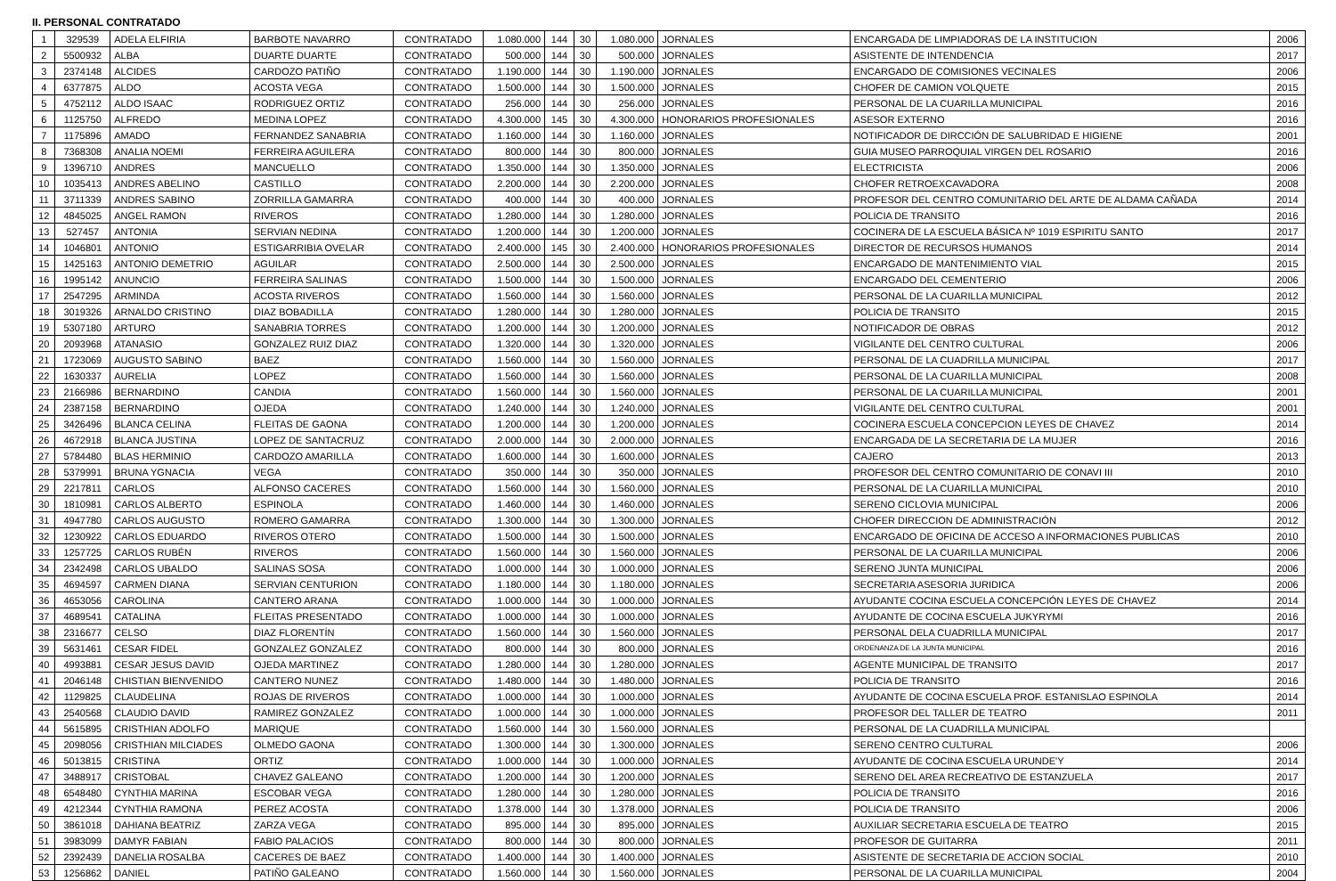II. PERSONAL CONTRATADO
| 1 | 329539 | ADELA ELFIRIA | BARBOTE NAVARRO | CONTRATADO | 1.080.000 | 144 | 30 | 1.080.000 | JORNALES | ENCARGADA DE LIMPIADORAS DE LA INSTITUCION | 2006 |
| 2 | 5500932 | ALBA | DUARTE DUARTE | CONTRATADO | 500.000 | 144 | 30 | 500.000 | JORNALES | ASISTENTE DE INTENDENCIA | 2017 |
| 3 | 2374148 | ALCIDES | CARDOZO PATIÑO | CONTRATADO | 1.190.000 | 144 | 30 | 1.190.000 | JORNALES | ENCARGADO DE COMISIONES VECINALES | 2006 |
| 4 | 6377875 | ALDO | ACOSTA VEGA | CONTRATADO | 1.500.000 | 144 | 30 | 1.500.000 | JORNALES | CHOFER DE CAMION VOLQUETE | 2015 |
| 5 | 4752112 | ALDO ISAAC | RODRIGUEZ ORTIZ | CONTRATADO | 256.000 | 144 | 30 | 256.000 | JORNALES | PERSONAL DE LA CUARILLA MUNICIPAL | 2016 |
| 6 | 1125750 | ALFREDO | MEDINA LOPEZ | CONTRATADO | 4.300.000 | 145 | 30 | 4.300.000 | HONORARIOS PROFESIONALES | ASESOR EXTERNO | 2016 |
| 7 | 1175896 | AMADO | FERNANDEZ SANABRIA | CONTRATADO | 1.160.000 | 144 | 30 | 1.160.000 | JORNALES | NOTIFICADOR DE DIRCCIÓN DE SALUBRIDAD E HIGIENE | 2001 |
| 8 | 7368308 | ANALIA NOEMI | FERREIRA AGUILERA | CONTRATADO | 800.000 | 144 | 30 | 800.000 | JORNALES | GUIA MUSEO PARROQUIAL VIRGEN DEL ROSARIO | 2016 |
| 9 | 1396710 | ANDRES | MANCUELLO | CONTRATADO | 1.350.000 | 144 | 30 | 1.350.000 | JORNALES | ELECTRICISTA | 2006 |
| 10 | 1035413 | ANDRES ABELINO | CASTILLO | CONTRATADO | 2.200.000 | 144 | 30 | 2.200.000 | JORNALES | CHOFER RETROEXCAVADORA | 2008 |
| 11 | 3711339 | ANDRES SABINO | ZORRILLA GAMARRA | CONTRATADO | 400.000 | 144 | 30 | 400.000 | JORNALES | PROFESOR DEL CENTRO COMUNITARIO DEL ARTE DE ALDAMA CAÑADA | 2014 |
| 12 | 4845025 | ANGEL RAMON | RIVEROS | CONTRATADO | 1.280.000 | 144 | 30 | 1.280.000 | JORNALES | POLICIA DE TRANSITO | 2016 |
| 13 | 527457 | ANTONIA | SERVIAN NEDINA | CONTRATADO | 1.200.000 | 144 | 30 | 1.200.000 | JORNALES | COCINERA DE LA ESCUELA BÁSICA Nº 1019 ESPIRITU SANTO | 2017 |
| 14 | 1046801 | ANTONIO | ESTIGARRIBIA OVELAR | CONTRATADO | 2.400.000 | 145 | 30 | 2.400.000 | HONORARIOS PROFESIONALES | DIRECTOR DE RECURSOS HUMANOS | 2014 |
| 15 | 1425163 | ANTONIO DEMETRIO | AGUILAR | CONTRATADO | 2.500.000 | 144 | 30 | 2.500.000 | JORNALES | ENCARGADO DE MANTENIMIENTO VIAL | 2015 |
| 16 | 1995142 | ANUNCIO | FERREIRA SALINAS | CONTRATADO | 1.500.000 | 144 | 30 | 1.500.000 | JORNALES | ENCARGADO DEL CEMENTERIO | 2006 |
| 17 | 2547295 | ARMINDA | ACOSTA RIVEROS | CONTRATADO | 1.560.000 | 144 | 30 | 1.560.000 | JORNALES | PERSONAL DE LA CUARILLA MUNICIPAL | 2012 |
| 18 | 3019326 | ARNALDO CRISTINO | DIAZ BOBADILLA | CONTRATADO | 1.280.000 | 144 | 30 | 1.280.000 | JORNALES | POLICIA DE TRANSITO | 2015 |
| 19 | 5307180 | ARTURO | SANABRIA TORRES | CONTRATADO | 1.200.000 | 144 | 30 | 1.200.000 | JORNALES | NOTIFICADOR DE OBRAS | 2012 |
| 20 | 2093968 | ATANASIO | GONZALEZ RUIZ DIAZ | CONTRATADO | 1.320.000 | 144 | 30 | 1.320.000 | JORNALES | VIGILANTE DEL CENTRO CULTURAL | 2006 |
| 21 | 1723069 | AUGUSTO SABINO | BAEZ | CONTRATADO | 1.560.000 | 144 | 30 | 1.560.000 | JORNALES | PERSONAL DE LA CUADRILLA MUNICIPAL | 2017 |
| 22 | 1630337 | AURELIA | LOPEZ | CONTRATADO | 1.560.000 | 144 | 30 | 1.560.000 | JORNALES | PERSONAL DE LA CUARILLA MUNICIPAL | 2008 |
| 23 | 2166986 | BERNARDINO | CANDIA | CONTRATADO | 1.560.000 | 144 | 30 | 1.560.000 | JORNALES | PERSONAL DE LA CUARILLA MUNICIPAL | 2001 |
| 24 | 2387158 | BERNARDINO | OJEDA | CONTRATADO | 1.240.000 | 144 | 30 | 1.240.000 | JORNALES | VIGILANTE DEL CENTRO CULTURAL | 2001 |
| 25 | 3426496 | BLANCA CELINA | FLEITAS DE GAONA | CONTRATADO | 1.200.000 | 144 | 30 | 1.200.000 | JORNALES | COCINERA ESCUELA CONCEPCION LEYES DE CHAVEZ | 2014 |
| 26 | 4672918 | BLANCA JUSTINA | LOPEZ DE SANTACRUZ | CONTRATADO | 2.000.000 | 144 | 30 | 2.000.000 | JORNALES | ENCARGADA DE LA SECRETARIA DE LA MUJER | 2016 |
| 27 | 5784480 | BLAS HERMINIO | CARDOZO AMARILLA | CONTRATADO | 1.600.000 | 144 | 30 | 1.600.000 | JORNALES | CAJERO | 2013 |
| 28 | 5379991 | BRUNA YGNACIA | VEGA | CONTRATADO | 350.000 | 144 | 30 | 350.000 | JORNALES | PROFESOR DEL CENTRO COMUNITARIO DE CONAVI III | 2010 |
| 29 | 2217811 | CARLOS | ALFONSO CACERES | CONTRATADO | 1.560.000 | 144 | 30 | 1.560.000 | JORNALES | PERSONAL DE LA CUARILLA MUNICIPAL | 2010 |
| 30 | 1810981 | CARLOS ALBERTO | ESPINOLA | CONTRATADO | 1.460.000 | 144 | 30 | 1.460.000 | JORNALES | SERENO CICLOVIA MUNICIPAL | 2006 |
| 31 | 4947780 | CARLOS AUGUSTO | ROMERO GAMARRA | CONTRATADO | 1.300.000 | 144 | 30 | 1.300.000 | JORNALES | CHOFER DIRECCION DE ADMINISTRACIÓN | 2012 |
| 32 | 1230922 | CARLOS EDUARDO | RIVEROS OTERO | CONTRATADO | 1.500.000 | 144 | 30 | 1.500.000 | JORNALES | ENCARGADO DE OFICINA DE ACCESO A INFORMACIONES PUBLICAS | 2010 |
| 33 | 1257725 | CARLOS RUBÉN | RIVEROS | CONTRATADO | 1.560.000 | 144 | 30 | 1.560.000 | JORNALES | PERSONAL DE LA CUARILLA MUNICIPAL | 2006 |
| 34 | 2342498 | CARLOS UBALDO | SALINAS SOSA | CONTRATADO | 1.000.000 | 144 | 30 | 1.000.000 | JORNALES | SERENO JUNTA MUNICIPAL | 2006 |
| 35 | 4694597 | CARMEN DIANA | SERVIAN CENTURION | CONTRATADO | 1.180.000 | 144 | 30 | 1.180.000 | JORNALES | SECRETARIA ASESORIA JURIDICA | 2006 |
| 36 | 4653056 | CAROLINA | CANTERO ARANA | CONTRATADO | 1.000.000 | 144 | 30 | 1.000.000 | JORNALES | AYUDANTE COCINA ESCUELA CONCEPCIÓN LEYES DE CHAVEZ | 2014 |
| 37 | 4689541 | CATALINA | FLEITAS PRESENTADO | CONTRATADO | 1.000.000 | 144 | 30 | 1.000.000 | JORNALES | AYUDANTE DE COCINA ESCUELA JUKYRYMI | 2016 |
| 38 | 2316677 | CELSO | DIAZ FLORENTÍN | CONTRATADO | 1.560.000 | 144 | 30 | 1.560.000 | JORNALES | PERSONAL DELA CUADRILLA MUNICIPAL | 2017 |
| 39 | 5631461 | CESAR FIDEL | GONZALEZ GONZALEZ | CONTRATADO | 800.000 | 144 | 30 | 800.000 | JORNALES | ORDENANZA DE LA JUNTA MUNICIPAL | 2016 |
| 40 | 4993881 | CESAR JESUS DAVID | OJEDA MARTINEZ | CONTRATADO | 1.280.000 | 144 | 30 | 1.280.000 | JORNALES | AGENTE MUNICIPAL DE TRANSITO | 2017 |
| 41 | 2046148 | CHISTIAN BIENVENIDO | CANTERO NUNEZ | CONTRATADO | 1.480.000 | 144 | 30 | 1.480.000 | JORNALES | POLICIA DE TRANSITO | 2016 |
| 42 | 1129825 | CLAUDELINA | ROJAS DE RIVEROS | CONTRATADO | 1.000.000 | 144 | 30 | 1.000.000 | JORNALES | AYUDANTE DE COCINA ESCUELA PROF. ESTANISLAO ESPINOLA | 2014 |
| 43 | 2540568 | CLAUDIO DAVID | RAMIREZ GONZALEZ | CONTRATADO | 1.000.000 | 144 | 30 | 1.000.000 | JORNALES | PROFESOR DEL TALLER DE TEATRO | 2011 |
| 44 | 5615895 | CRISTHIAN ADOLFO | MARIQUE | CONTRATADO | 1.560.000 | 144 | 30 | 1.560.000 | JORNALES | PERSONAL DE LA CUADRILLA MUNICIPAL | |
| 45 | 2098056 | CRISTHIAN MILCIADES | OLMEDO GAONA | CONTRATADO | 1.300.000 | 144 | 30 | 1.300.000 | JORNALES | SERENO CENTRO CULTURAL | 2006 |
| 46 | 5013815 | CRISTINA | ORTIZ | CONTRATADO | 1.000.000 | 144 | 30 | 1.000.000 | JORNALES | AYUDANTE DE COCINA ESCUELA URUNDE'Y | 2014 |
| 47 | 3488917 | CRISTOBAL | CHAVEZ GALEANO | CONTRATADO | 1.200.000 | 144 | 30 | 1.200.000 | JORNALES | SERENO DEL AREA RECREATIVO DE ESTANZUELA | 2017 |
| 48 | 6548480 | CYNTHIA MARINA | ESCOBAR VEGA | CONTRATADO | 1.280.000 | 144 | 30 | 1.280.000 | JORNALES | POLICIA DE TRANSITO | 2016 |
| 49 | 4212344 | CYNTHIA RAMONA | PEREZ ACOSTA | CONTRATADO | 1.378.000 | 144 | 30 | 1.378.000 | JORNALES | POLICIA DE TRANSITO | 2006 |
| 50 | 3861018 | DAHIANA BEATRIZ | ZARZA VEGA | CONTRATADO | 895.000 | 144 | 30 | 895.000 | JORNALES | AUXILIAR SECRETARIA ESCUELA DE TEATRO | 2015 |
| 51 | 3983099 | DAMYR FABIAN | FABIO PALACIOS | CONTRATADO | 800.000 | 144 | 30 | 800.000 | JORNALES | PROFESOR DE GUITARRA | 2011 |
| 52 | 2392439 | DANELIA ROSALBA | CACERES DE BAEZ | CONTRATADO | 1.400.000 | 144 | 30 | 1.400.000 | JORNALES | ASISTENTE DE SECRETARIA DE ACCION SOCIAL | 2010 |
| 53 | 1256862 | DANIEL | PATIÑO GALEANO | CONTRATADO | 1.560.000 | 144 | 30 | 1.560.000 | JORNALES | PERSONAL DE LA CUARILLA MUNICIPAL | 2004 |